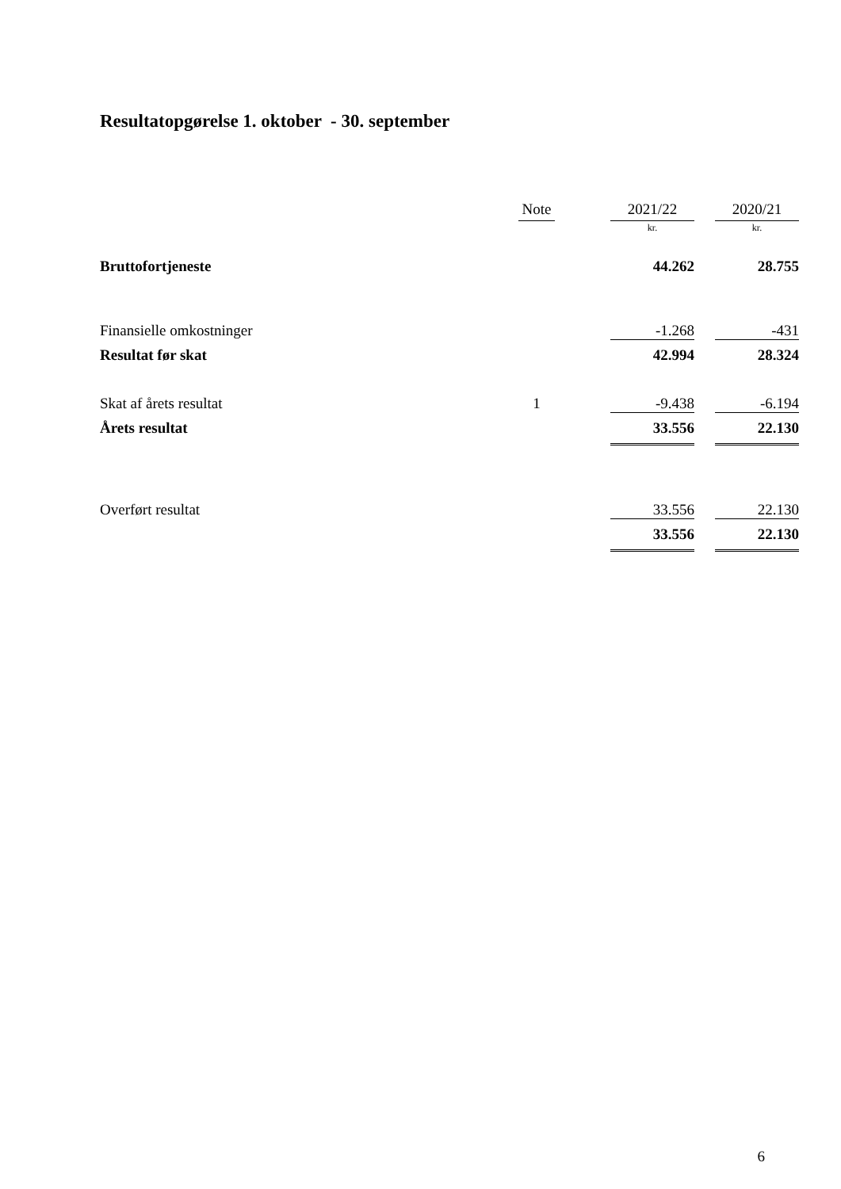Resultatopgørelse 1. oktober - 30. september
| | Note | | 2021/22 | | 2020/21 |
| | | | kr. | | kr. |
| Bruttofortjeneste | | | 44.262 | | 28.755 |
| Finansielle omkostninger | | | -1.268 | | -431 |
| Resultat før skat | | | 42.994 | | 28.324 |
| Skat af årets resultat | 1 | | -9.438 | | -6.194 |
| Årets resultat | | | 33.556 | | 22.130 |
| Overført resultat | | | 33.556 | | 22.130 |
| | | | 33.556 | | 22.130 |
6